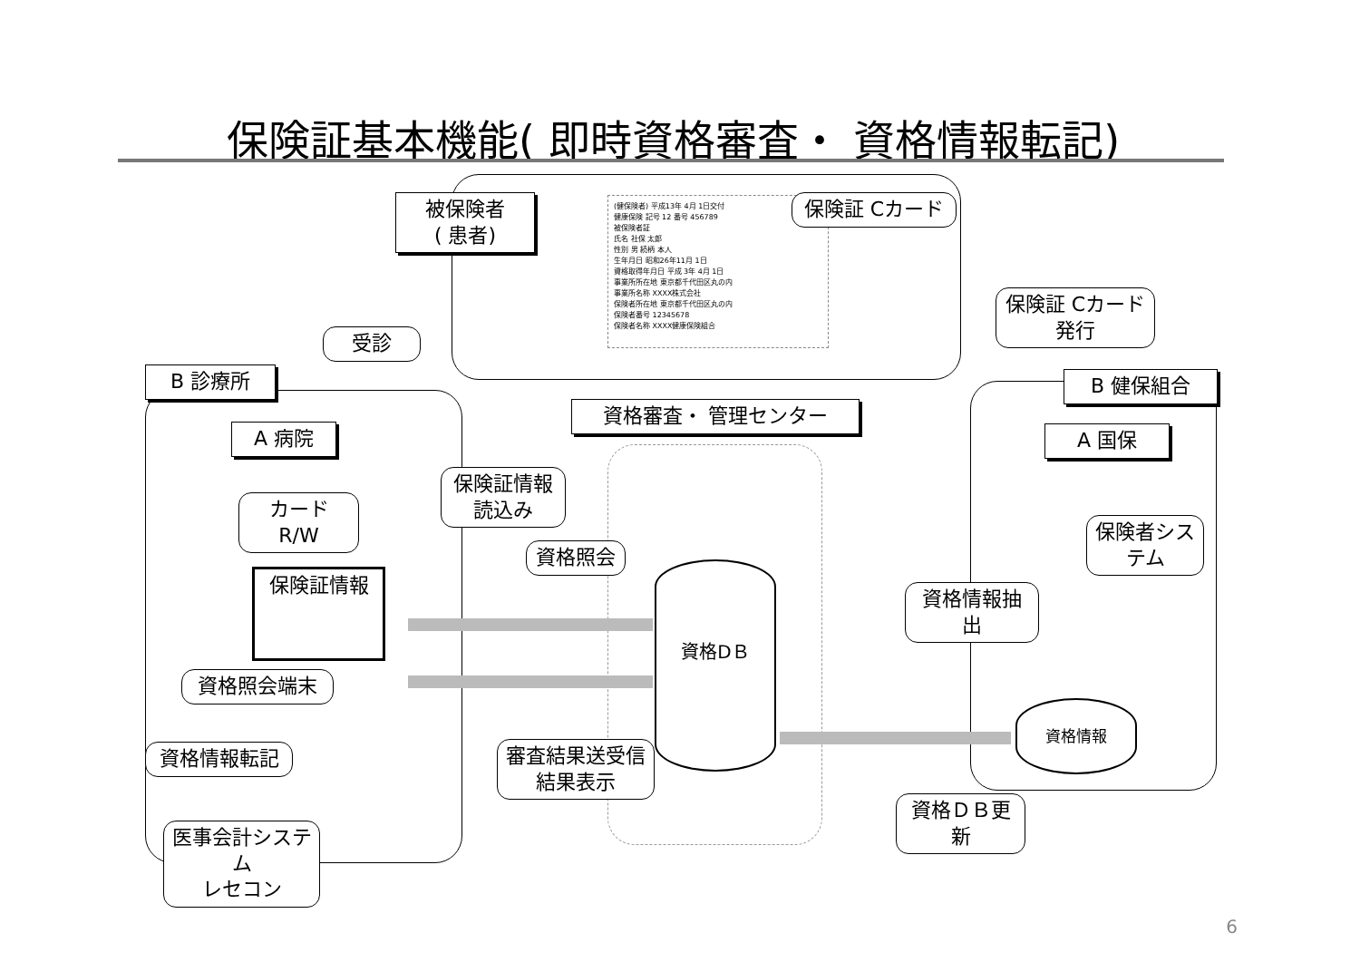保険証基本機能( 即時資格審査・ 資格情報転記)
被保険者
( 患者)
(健保険者) 平成13年 4月 1日交付
健康保険 記号 12 番号 456789
被保険者証
氏名 社保 太郎
性別 男 続柄 本人
生年月日 昭和26年11月 1日
資格取得年月日 平成 3年 4月 1日
事業所所在地 東京都千代田区丸の内
事業所名称 XXXX株式会社
保険者所在地 東京都千代田区丸の内
保険者番号 12345678
保険者名称 XXXX健康保険組合
保険証 Cカード
保険証 Cカード
発行
受診
B 診療所 B 健保組合
資格審査・ 管理センター
A 病院 A 国保
保険証情報
読込み
カード R/W
資格照会
保険者システム
保険証情報 資格DＢ
資格情報抽出
資格照会端末
資格情報
審査結果送受信
結果表示
資格情報転記
資格ＤＢ更新
医事会計システム
レセコン
6